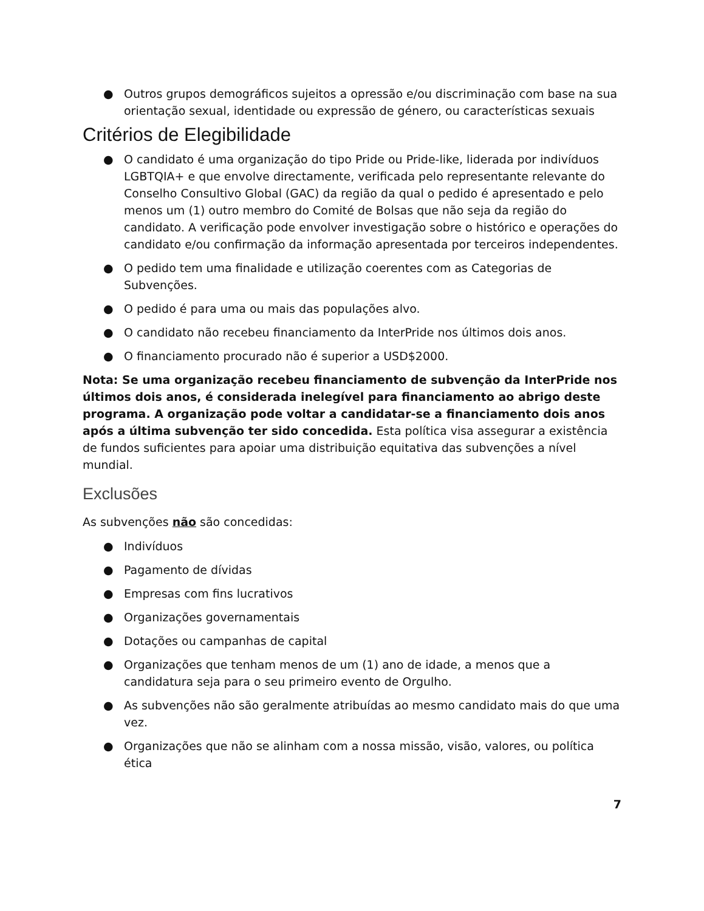● Outros grupos demográficos sujeitos a opressão e/ou discriminação com base na sua orientação sexual, identidade ou expressão de género, ou características sexuais
Critérios de Elegibilidade
● O candidato é uma organização do tipo Pride ou Pride-like, liderada por indivíduos LGBTQIA+ e que envolve directamente, verificada pelo representante relevante do Conselho Consultivo Global (GAC) da região da qual o pedido é apresentado e pelo menos um (1) outro membro do Comité de Bolsas que não seja da região do candidato. A verificação pode envolver investigação sobre o histórico e operações do candidato e/ou confirmação da informação apresentada por terceiros independentes.
● O pedido tem uma finalidade e utilização coerentes com as Categorias de Subvenções.
● O pedido é para uma ou mais das populações alvo.
● O candidato não recebeu financiamento da InterPride nos últimos dois anos.
● O financiamento procurado não é superior a USD$2000.
Nota: Se uma organização recebeu financiamento de subvenção da InterPride nos últimos dois anos, é considerada inelegível para financiamento ao abrigo deste programa. A organização pode voltar a candidatar-se a financiamento dois anos após a última subvenção ter sido concedida. Esta política visa assegurar a existência de fundos suficientes para apoiar uma distribuição equitativa das subvenções a nível mundial.
Exclusões
As subvenções não são concedidas:
● Indivíduos
● Pagamento de dívidas
● Empresas com fins lucrativos
● Organizações governamentais
● Dotações ou campanhas de capital
● Organizações que tenham menos de um (1) ano de idade, a menos que a candidatura seja para o seu primeiro evento de Orgulho.
● As subvenções não são geralmente atribuídas ao mesmo candidato mais do que uma vez.
● Organizações que não se alinham com a nossa missão, visão, valores, ou política ética
7